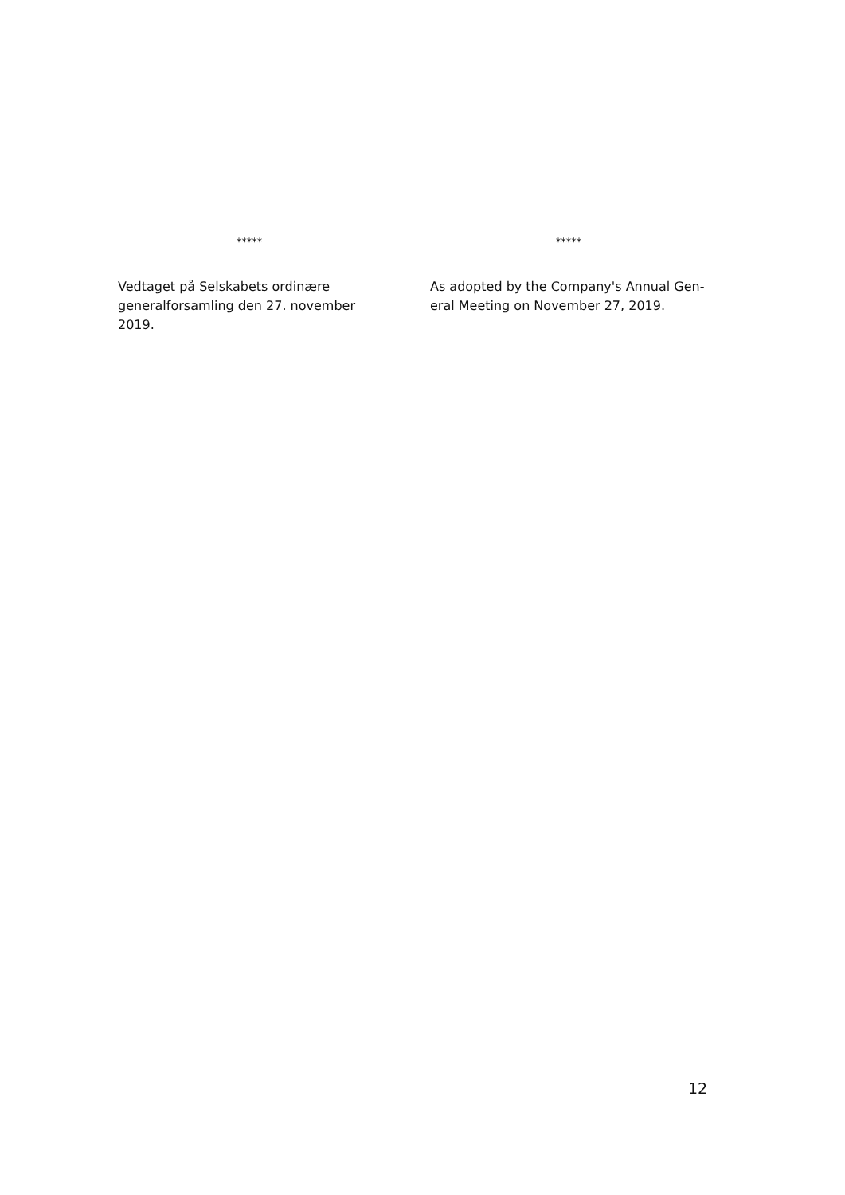*****
Vedtaget på Selskabets ordinære generalforsamling den 27. november 2019.
*****
As adopted by the Company's Annual Gen-eral Meeting on November 27, 2019.
12